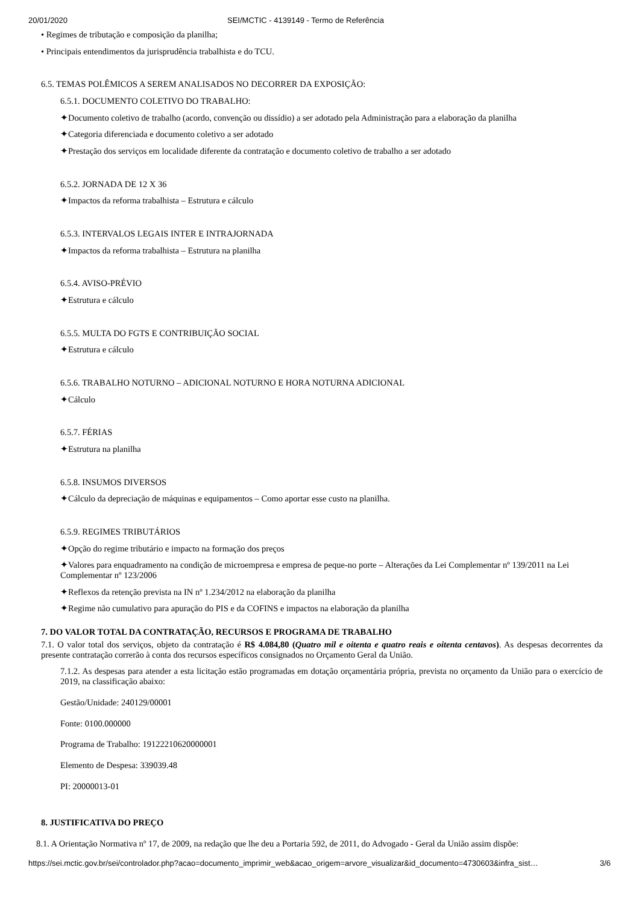20/01/2020 SEI/MCTIC - 4139149 - Termo de Referência
• Regimes de tributação e composição da planilha;
• Principais entendimentos da jurisprudência trabalhista e do TCU.
6.5. TEMAS POLÊMICOS A SEREM ANALISADOS NO DECORRER DA EXPOSIÇÃO:
6.5.1. DOCUMENTO COLETIVO DO TRABALHO:
✦Documento coletivo de trabalho (acordo, convenção ou dissídio) a ser adotado pela Administração para a elaboração da planilha
✦Categoria diferenciada e documento coletivo a ser adotado
✦Prestação dos serviços em localidade diferente da contratação e documento coletivo de trabalho a ser adotado
6.5.2. JORNADA DE 12 X 36
✦Impactos da reforma trabalhista – Estrutura e cálculo
6.5.3. INTERVALOS LEGAIS INTER E INTRAJORNADA
✦Impactos da reforma trabalhista – Estrutura na planilha
6.5.4. AVISO-PRÉVIO
✦Estrutura e cálculo
6.5.5. MULTA DO FGTS E CONTRIBUIÇÃO SOCIAL
✦Estrutura e cálculo
6.5.6. TRABALHO NOTURNO – ADICIONAL NOTURNO E HORA NOTURNA ADICIONAL
✦Cálculo
6.5.7. FÉRIAS
✦Estrutura na planilha
6.5.8. INSUMOS DIVERSOS
✦Cálculo da depreciação de máquinas e equipamentos – Como aportar esse custo na planilha.
6.5.9. REGIMES TRIBUTÁRIOS
✦Opção do regime tributário e impacto na formação dos preços
✦Valores para enquadramento na condição de microempresa e empresa de peque-no porte – Alterações da Lei Complementar nº 139/2011 na Lei Complementar nº 123/2006
✦Reflexos da retenção prevista na IN nº 1.234/2012 na elaboração da planilha
✦Regime não cumulativo para apuração do PIS e da COFINS e impactos na elaboração da planilha
7. DO VALOR TOTAL DA CONTRATAÇÃO, RECURSOS E PROGRAMA DE TRABALHO
7.1. O valor total dos serviços, objeto da contratação é R$ 4.084,80 (Quatro mil e oitenta e quatro reais e oitenta centavos). As despesas decorrentes da presente contratação correrão à conta dos recursos específicos consignados no Orçamento Geral da União.
7.1.2. As despesas para atender a esta licitação estão programadas em dotação orçamentária própria, prevista no orçamento da União para o exercício de 2019, na classificação abaixo:
Gestão/Unidade: 240129/00001
Fonte: 0100.000000
Programa de Trabalho: 19122210620000001
Elemento de Despesa: 339039.48
PI: 20000013-01
8. JUSTIFICATIVA DO PREÇO
8.1. A Orientação Normativa nº 17, de 2009, na redação que lhe deu a Portaria 592, de 2011, do Advogado - Geral da União assim dispõe:
https://sei.mctic.gov.br/sei/controlador.php?acao=documento_imprimir_web&acao_origem=arvore_visualizar&id_documento=4730603&infra_sist… 3/6